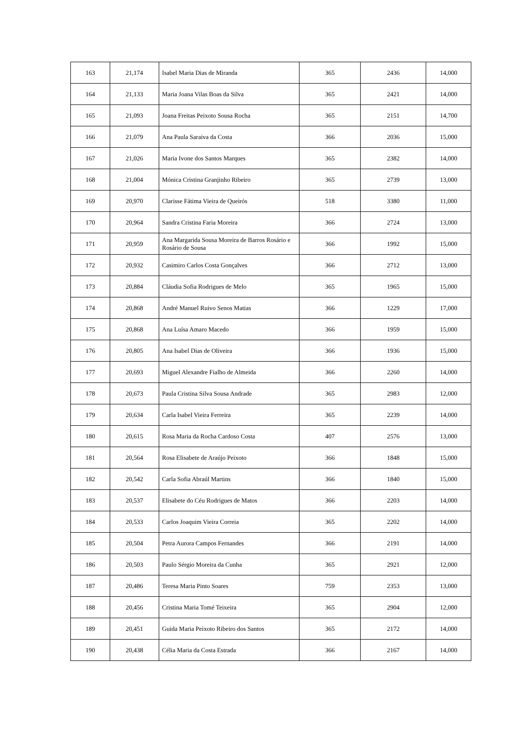| 163 | 21,174 | Isabel Maria Dias de Miranda | 365 | 2436 | 14,000 |
| 164 | 21,133 | Maria Joana Vilas Boas da Silva | 365 | 2421 | 14,000 |
| 165 | 21,093 | Joana Freitas Peixoto Sousa Rocha | 365 | 2151 | 14,700 |
| 166 | 21,079 | Ana Paula Saraiva da Costa | 366 | 2036 | 15,000 |
| 167 | 21,026 | Maria Ivone dos Santos Marques | 365 | 2382 | 14,000 |
| 168 | 21,004 | Mónica Cristina Granjinho Ribeiro | 365 | 2739 | 13,000 |
| 169 | 20,970 | Clarisse Fátima Vieira de Queirós | 518 | 3380 | 11,000 |
| 170 | 20,964 | Sandra Cristina Faria Moreira | 366 | 2724 | 13,000 |
| 171 | 20,959 | Ana Margarida Sousa Moreira de Barros Rosário e Rosário de Sousa | 366 | 1992 | 15,000 |
| 172 | 20,932 | Casimiro Carlos Costa Gonçalves | 366 | 2712 | 13,000 |
| 173 | 20,884 | Cláudia Sofia Rodrigues de Melo | 365 | 1965 | 15,000 |
| 174 | 20,868 | André Manuel Ruivo Senos Matias | 366 | 1229 | 17,000 |
| 175 | 20,868 | Ana Luísa Amaro Macedo | 366 | 1959 | 15,000 |
| 176 | 20,805 | Ana Isabel Dias de Oliveira | 366 | 1936 | 15,000 |
| 177 | 20,693 | Miguel Alexandre Fialho de Almeida | 366 | 2260 | 14,000 |
| 178 | 20,673 | Paula Cristina Silva Sousa Andrade | 365 | 2983 | 12,000 |
| 179 | 20,634 | Carla Isabel Vieira Ferreira | 365 | 2239 | 14,000 |
| 180 | 20,615 | Rosa Maria da Rocha Cardoso Costa | 407 | 2576 | 13,000 |
| 181 | 20,564 | Rosa Elisabete de Araújo Peixoto | 366 | 1848 | 15,000 |
| 182 | 20,542 | Carla Sofia Abraúl Martins | 366 | 1840 | 15,000 |
| 183 | 20,537 | Elisabete do Céu Rodrigues de Matos | 366 | 2203 | 14,000 |
| 184 | 20,533 | Carlos Joaquim Vieira Correia | 365 | 2202 | 14,000 |
| 185 | 20,504 | Petra Aurora Campos Fernandes | 366 | 2191 | 14,000 |
| 186 | 20,503 | Paulo Sérgio Moreira da Cunha | 365 | 2921 | 12,000 |
| 187 | 20,486 | Teresa Maria Pinto Soares | 759 | 2353 | 13,000 |
| 188 | 20,456 | Cristina Maria Tomé Teixeira | 365 | 2904 | 12,000 |
| 189 | 20,451 | Guida Maria Peixoto Ribeiro dos Santos | 365 | 2172 | 14,000 |
| 190 | 20,438 | Célia Maria da Costa Estrada | 366 | 2167 | 14,000 |